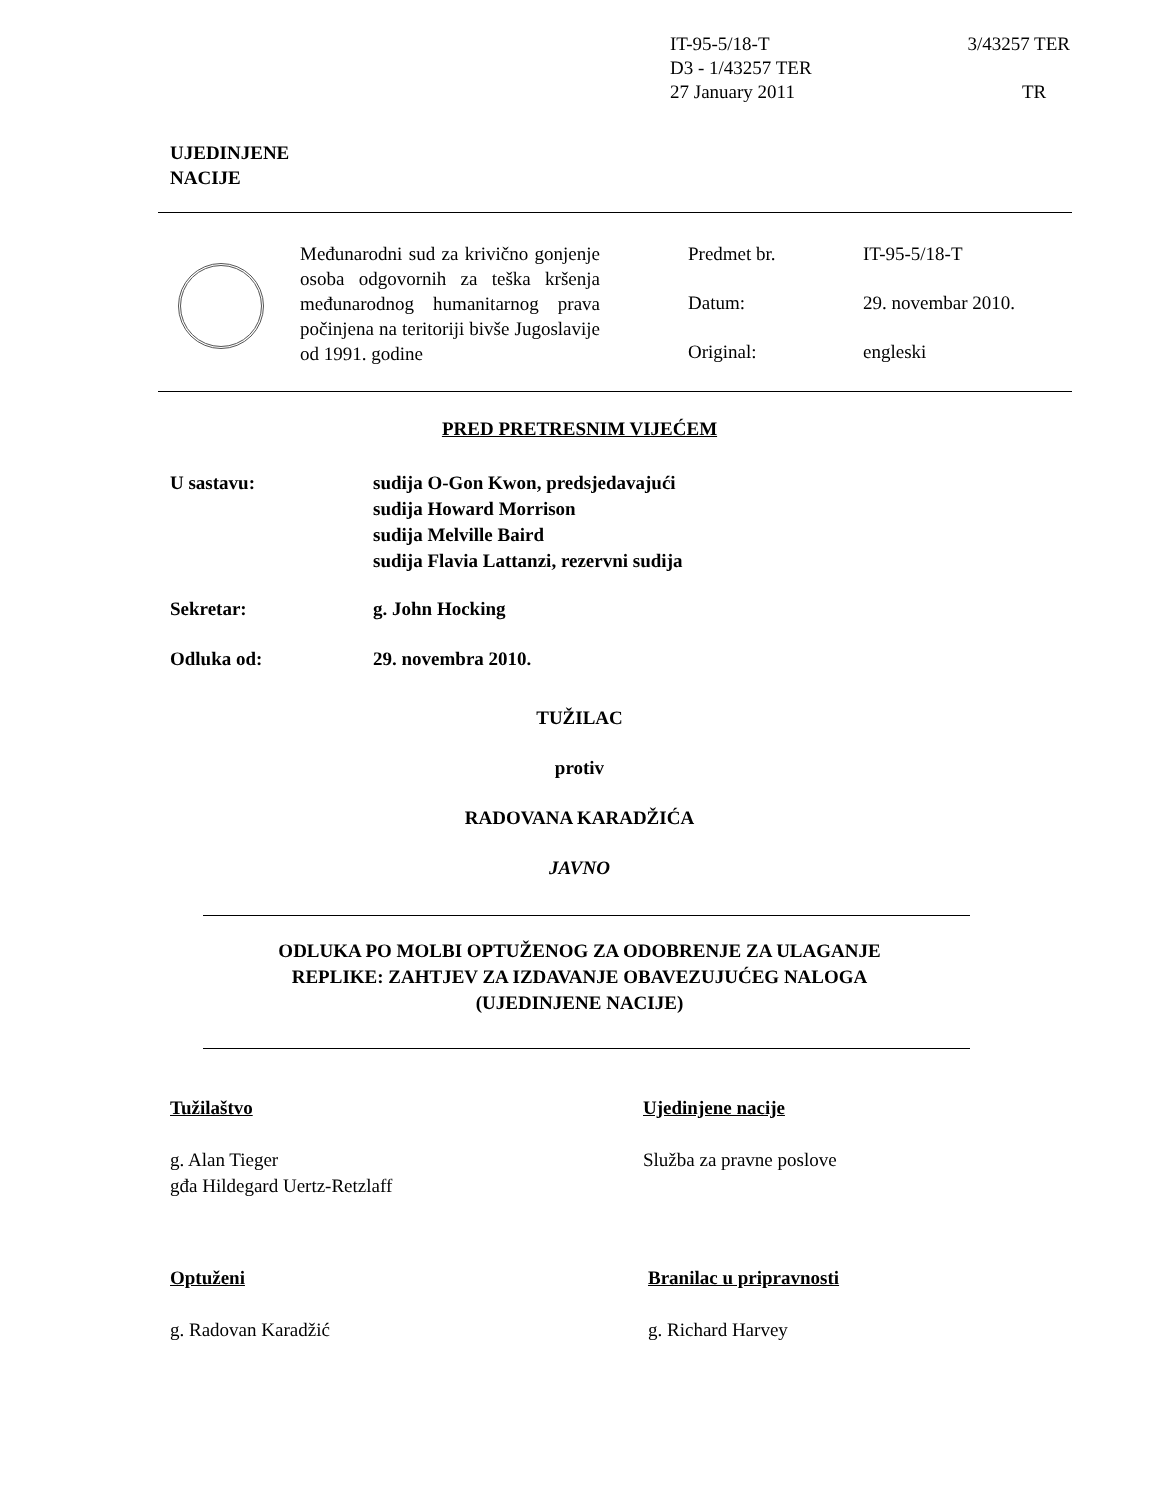IT-95-5/18-T 3/43257 TER
D3 - 1/43257 TER
27 January 2011 TR
UJEDINJENE
NACIJE
Međunarodni sud za krivično gonjenje osoba odgovornih za teška kršenja međunarodnog humanitarnog prava počinjena na teritoriji bivše Jugoslavije od 1991. godine
Predmet br. IT-95-5/18-T
Datum: 29. novembar 2010.
Original: engleski
PRED PRETRESNIM VIJEĆEM
U sastavu: sudija O-Gon Kwon, predsjedavajući
sudija Howard Morrison
sudija Melville Baird
sudija Flavia Lattanzi, rezervni sudija
Sekretar: g. John Hocking
Odluka od: 29. novembra 2010.
TUŽILAC
protiv
RADOVANA KARADŽIĆA
JAVNO
ODLUKA PO MOLBI OPTUŽENOG ZA ODOBRENJE ZA ULAGANJE
REPLIKE: ZAHTJEV ZA IZDAVANJE OBAVEZUJUĆEG NALOGA
(UJEDINJENE NACIJE)
Tužilaštvo
g. Alan Tieger
gđa Hildegard Uertz-Retzlaff
Ujedinjene nacije
Služba za pravne poslove
Optuženi
g. Radovan Karadžić
Branilac u pripravnosti
g. Richard Harvey